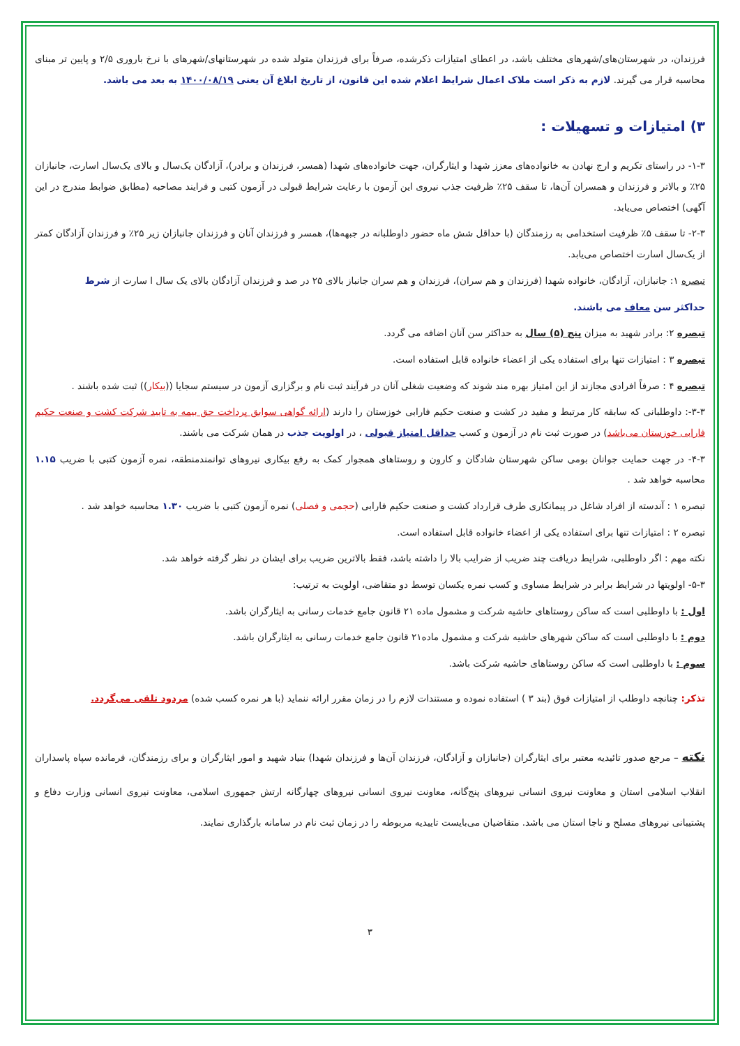فرزندان، در شهرستان‌های/شهرهای مختلف باشد، در اعطای امتیازات ذکرشده، صرفاً برای فرزندان متولد شده در شهرستانهای/شهرهای با نرخ باروری ۲/۵ و پایین تر مبنای محاسبه قرار می گیرند. لازم به ذکر است ملاک اعمال شرایط اعلام شده این قانون، از تاریخ ابلاغ آن یعنی ۱۴۰۰/۰۸/۱۹ به بعد می باشد.
۳) امتیازات و تسهیلات :
۱-۳- در راستای تکریم و ارج نهادن به خانواده‌های معزز شهدا و ایثارگران، جهت خانواده‌های شهدا (همسر، فرزندان و برادر)، آزادگان یک‌سال و بالای یک‌سال اسارت، جانبازان ۲۵٪ و بالاتر و فرزندان و همسران آن‌ها، تا سقف ۲۵٪ ظرفیت جذب نیروی این آزمون با رعایت شرایط قبولی در آزمون کتبی و فرایند مصاحبه (مطابق ضوابط مندرج در این آگهی) اختصاص می‌یابد.
۲-۳- تا سقف ۵٪ ظرفیت استخدامی به رزمندگان (با حداقل شش ماه حضور داوطلبانه در جبهه‌ها)، همسر و فرزندان آنان و فرزندان جانبازان زیر ۲۵٪ و فرزندان آزادگان کمتر از یک‌سال اسارت اختصاص می‌یابد.
تبصره ۱: جانبازان، آزادگان، خانواده شهدا (فرزندان و هم سران)، فرزندان و هم سران جانباز بالای ۲۵ در صد و فرزندان آزادگان بالای یک سال ا سارت از شرط
حداکثر سن معاف می باشند.
تبصره ۲: برادر شهید به میزان پنج (۵) سال به حداکثر سن آنان اضافه می گردد.
تبصره ۳ : امتیازات تنها برای استفاده یکی از اعضاء خانواده قابل استفاده است.
تبصره ۴ : صرفاً افرادی مجازند از این امتیاز بهره مند شوند که وضعیت شغلی آنان در فرآیند ثبت نام و برگزاری آزمون در سیستم سجایا ((بیکار)) ثبت شده باشند .
۳-۳-: داوطلبانی که سابقه کار مرتبط و مفید در کشت و صنعت حکیم فارابی خوزستان را دارند (ارائه گواهی سوابق پرداخت حق بیمه به تایید شرکت کشت و صنعت حکیم فارابی خوزستان می‌باشد) در صورت ثبت نام در آزمون و کسب حداقل امتیاز قبولی ، در اولویت جذب در همان شرکت می باشند.
۴-۳- در جهت حمایت جوانان بومی ساکن شهرستان شادگان و کارون و روستاهای همجوار کمک به رفع بیکاری نیروهای توانمندمنطقه، نمره آزمون کتبی با ضریب ۱.۱۵ محاسبه خواهد شد .
تبصره ۱ : آندسته از افراد شاغل در پیمانکاری طرف قرارداد کشت و صنعت حکیم فارابی (حجمی و فصلی) نمره آزمون کتبی با ضریب ۱.۳۰ محاسبه خواهد شد .
تبصره ۲ : امتیازات تنها برای استفاده یکی از اعضاء خانواده قابل استفاده است.
نکته مهم : اگر داوطلبی، شرایط دریافت چند ضریب از ضرایب بالا را داشته باشد، فقط بالاترین ضریب برای ایشان در نظر گرفته خواهد شد.
۵-۳- اولویتها در شرایط برابر در شرایط مساوی و کسب نمره یکسان توسط دو متقاضی، اولویت به ترتیب:
اول : با داوطلبی است که ساکن روستاهای حاشیه شرکت و مشمول ماده ۲۱ قانون جامع خدمات رسانی به ایثارگران باشد.
دوم : با داوطلبی است که ساکن شهرهای حاشیه شرکت و مشمول ماده۲۱ قانون جامع خدمات رسانی به ایثارگران باشد.
سوم : با داوطلبی است که ساکن روستاهای حاشیه شرکت باشد.
تذکر: چنانچه داوطلب از امتیازات فوق (بند ۳ ) استفاده نموده و مستندات لازم را در زمان مقرر ارائه ننماید (با هر نمره کسب شده) مردود تلقی می‌گردد.
نکته – مرجع صدور تائیدیه معتبر برای ایثارگران (جانبازان و آزادگان، فرزندان آن‌ها و فرزندان شهدا) بنیاد شهید و امور ایثارگران و برای رزمندگان، فرمانده سپاه پاسداران انقلاب اسلامی استان و معاونت نیروی انسانی نیروهای پنج‌گانه، معاونت نیروی انسانی نیروهای چهارگانه ارتش جمهوری اسلامی، معاونت نیروی انسانی وزارت دفاع و پشتیبانی نیروهای مسلح و ناجا استان می باشد. متقاضیان می‌بایست تاییدیه مربوطه را در زمان ثبت نام در سامانه بارگذاری نمایند.
۳